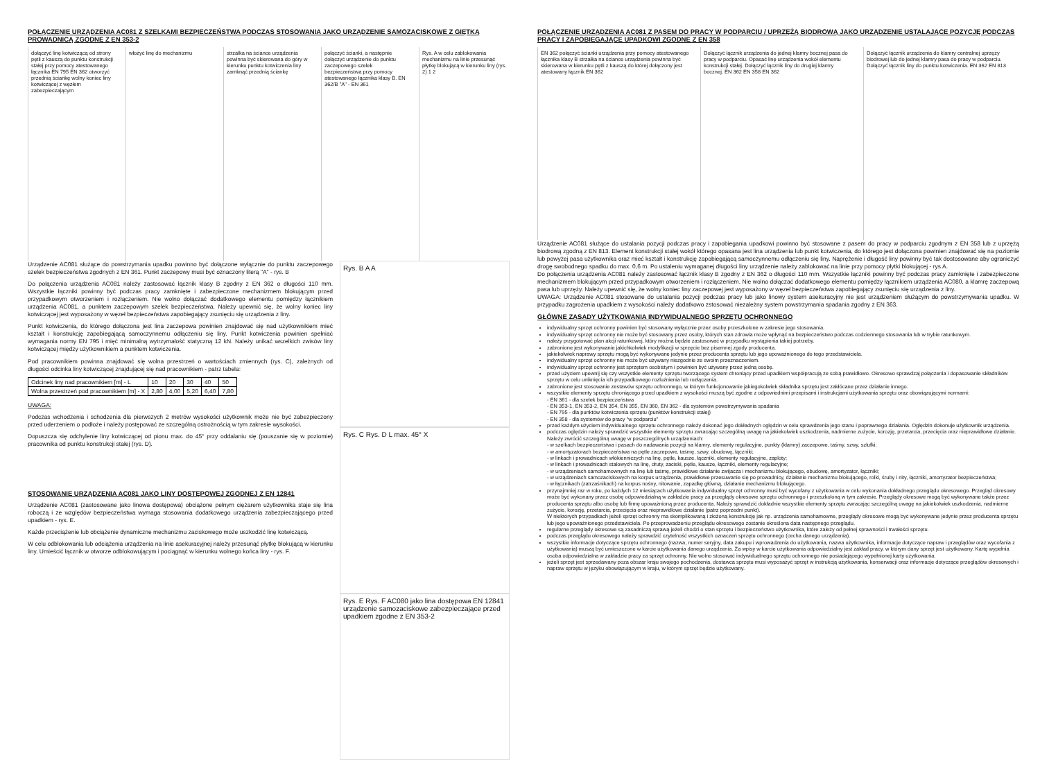POŁĄCZENIE URZĄDZENIA AC081 Z SZELKAMI BEZPIECZEŃSTWA PODCZAS STOSOWANIA JAKO URZĄDZENIE SAMOZACISKOWE Z GIĘTKĄ PROWADNICĄ ZGODNE Z EN 353-2
dołączyć linę kotwiczącą od strony pętli z kauszą do punktu konstrukcji stałej przy pomocy atestowanego łącznika EN 795 EN 362 otworzyć przednią ściankę wolny koniec liny kotwiczącej z węzłem zabezpieczającym
włożyć linę do mechanizmu strzałka na ściance urządzenia powinna być skierowana do góry w kierunku punktu kotwiczenia liny zamknąć przednią ściankę
połączyć ścianki, a następnie dołączyć urządzenie do punktu zaczepowego szelek bezpieczeństwa przy pomocy atestowanego łącznika klasy B. EN 362/B "A" - EN 361
Rys. A w celu zablokowania mechanizmu na linie przesunąć płytkę blokującą w kierunku liny (rys. 2) 1 2
Urządzenie AC081 służące do powstrzymania upadku powinno być dołączone wyłącznie do punktu zaczepowego szelek bezpieczeństwa zgodnych z EN 361. Punkt zaczepowy musi być oznaczony literą "A" - rys. B
Do połączenia urządzenia AC081 należy zastosować łącznik klasy B zgodny z EN 362 o długości 110 mm. Wszystkie łączniki powinny być podczas pracy zamknięte i zabezpieczone mechanizmem blokującym przed przypadkowym otworzeniem i rozłączeniem. Nie wolno dołączać dodatkowego elementu pomiędzy łącznikiem urządzenia AC081, a punktem zaczepowym szelek bezpieczeństwa. Należy upewnić się, że wolny koniec liny kotwiczącej jest wyposażony w węzeł bezpieczeństwa zapobiegający zsunięciu się urządzenia z liny.
Punkt kotwiczenia, do którego dołączona jest lina zaczepowa powinien znajdować się nad użytkownikiem mieć kształt i konstrukcję zapobiegającą samoczynnemu odłączeniu się liny. Punkt kotwiczenia powinien spełniać wymagania normy EN 795 i mięć minimalną wytrzymałość statyczną 12 kN. Należy unikać wszelkich zwisów liny kotwiczącej między użytkownikiem a punktem kotwiczenia.
Pod pracownikiem powinna znajdować się wolna przestrzeń o wartościach zmiennych (rys. C), zależnych od długości odcinka liny kotwiczącej znajdującej się nad pracownikiem - patrz tabela:
| Odcinek liny nad pracownikiem [m] - L | 10 | 20 | 30 | 40 | 50 |
| Wolna przestrzeń pod pracownikiem [m] - X | 2,80 | 4,00 | 5,20 | 6,40 | 7,80 |
UWAGA:
Podczas wchodzenia i schodzenia dla pierwszych 2 metrów wysokości użytkownik może nie być zabezpieczony przed uderzeniem o podłoże i należy postępować ze szczególną ostrożnością w tym zakresie wysokości.
Dopuszcza się odchylenie liny kotwiczącej od pionu max. do 45° przy oddalaniu się (pouszanie się w poziomie) pracownika od punktu konstrukcji stałej (rys. D).
STOSOWANIE URZĄDZENIA AC081 JAKO LINY DOSTĘPOWEJ ZGODNEJ Z EN 12841
Urządzenie AC081 (zastosowane jako linowa dostępowa) obciążone pełnym ciężarem użytkownika staje się lina roboczą i ze względów bezpieczeństwa wymaga stosowania dodatkowego urządzenia zabezpieczającego przed upadkiem - rys. E.
Każde przeciążenie lub obciążenie dynamiczne mechanizmu zaciskowego może uszkodzić linę kotwiczącą.
W celu odblokowania lub odciążenia urządzenia na linie asekuracyjnej należy przesunąć płytkę blokującą w kierunku liny. Umieścić łącznik w otworze odblokowującym i pociągnąć w kierunku wolnego końca liny - rys. F.
Rys. B A A
Rys. C Rys. D L max. 45° X
Rys. E Rys. F AC080 jako lina dostępowa EN 12841 urządzenie samozaciskowe zabezpieczające przed upadkiem zgodne z EN 353-2
POŁĄCZENIE URZĄDZENIA AC081 Z PASEM DO PRACY W PODPARCIU / UPRZĘŻĄ BIODROWĄ JAKO URZĄDZENIE USTALAJĄCE POZYCJĘ PODCZAS PRACY I ZAPOBIEGAJĄCE UPADKOWI ZGODNE Z EN 358
EN 362 połączyć ścianki urządzenia przy pomocy atestowanego łącznika klasy B strzałka na ściance urządzenia powinna być skierowana w kierunku pętli z kauszą do której dołączony jest atestowany łącznik EN 362
Dołączyć łącznik urządzenia do jednej klamry bocznej pasa do pracy w podparciu. Opasać linę urządzenia wokół elementu konstrukcji stałej. Dołączyć łącznik liny do drugiej klamry bocznej. EN 362 EN 358 EN 362
Dołączyć łącznik urządzenia do klamry centralnej uprzęży biodrowej lub do jednej klamry pasa do pracy w podparciu. Dołączyć łącznik liny do punktu kotwiczenia. EN 362 EN 813
Urządzenie AC081 służące do ustalania pozycji podczas pracy i zapobiegania upadkowi powinno być stosowane z pasem do pracy w podparciu zgodnym z EN 358 lub z uprzężą biodrową zgodną z EN 813. Element konstrukcji stałej wokół którego opasana jest lina urządzenia lub punkt kotwiczenia, do którego jest dołączona powinien znajdować się na poziomie lub powyżej pasa użytkownika oraz mieć kształt i konstrukcję zapobiegającą samoczynnemu odłączeniu się liny. Naprężenie i długość liny powinny być tak dostosowane aby ograniczyć drogę swobodnego spadku do max. 0,6 m. Po ustaleniu wymaganej długości liny urządzenie należy zablokować na linie przy pomocy płytki blokującej - rys A.
Do połączenia urządzenia AC081 należy zastosować łącznik klasy B zgodny z EN 362 o długości 110 mm. Wszystkie łączniki powinny być podczas pracy zamknięte i zabezpieczone mechanizmem blokującym przed przypadkowym otworzeniem i rozłączeniem. Nie wolno dołączać dodatkowego elementu pomiędzy łącznikiem urządzenia AC080, a klamrę zaczepową pasa lub uprzęży. Należy upewnić się, że wolny koniec liny zaczepowej jest wyposażony w węzeł bezpieczeństwa zapobiegający zsunięciu się urządzenia z liny.
UWAGA: Urządzenie AC081 stosowane do ustalania pozycji podczas pracy lub jako linowy system asekuracyjny nie jest urządzeniem służącym do powstrzymywania upadku. W przypadku zagrożenia upadkiem z wysokości należy dodatkowo zstosować niezależny system powstrzymania spadania zgodny z EN 363.
GŁÓWNE ZASADY UŻYTKOWANIA INDYWIDUALNEGO SPRZĘTU OCHRONNEGO
indywidualny sprzęt ochronny powinien być stosowany wyłącznie przez osoby przeszkolone w zakresie jego stosowania.
indywidualny sprzęt ochronny nie może być stosowany przez osoby, których stan zdrowia może wpłynąć na bezpieczeństwo podczas codziennego stosowania lub w trybie ratunkowym.
należy przygotować plan akcji ratunkowej, który można będzie zastosować w przypadku wystąpienia takiej potrzeby.
zabronione jest wykonywanie jakichkolwiek modyfikacji w sprzęcie bez pisemnej zgody producenta.
jakiekolwiek naprawy sprzętu mogą być wykonywane jedynie przez producenta sprzętu lub jego upoważnionego do tego przedstawiciela.
indywidualny sprzęt ochronny nie może być używany niezgodnie ze swoim przeznaczeniem.
indywidualny sprzęt ochronny jest sprzętem osobistym i powinien być używany przez jedną osobę.
przed użyciem upewnij się czy wszystkie elementy sprzętu tworzącego system chroniący przed upadkiem współpracują ze sobą prawidłowo. Okresowo sprawdzaj połączenia i dopasowanie składników sprzętu w celu uniknięcia ich przypadkowego rozluźnienia lub rozłączenia.
zabronione jest stosowanie zestawów sprzętu ochronnego, w którym funkcjonowanie jakiegokolwiek składnika sprzętu jest zakłócane przez działanie innego.
wszystkie elementy sprzętu chroniącego przed upadkiem z wysokości muszą być zgodne z odpowiednimi przepisami i instrukcjami użytkowania sprzętu oraz obowiązującymi normami:
- EN 361 - dla szelek bezpieczeństwa
- EN 353-1, EN 353-2, EN 354, EN 355, EN 360, EN 362 - dla systemów powstrzymywania spadania
- EN 795 - dla punktów kotwiczenia sprzętu (punktów konstrukcji stałej)
- EN 358 - dla systemów do pracy “w podparciu”
przed każdym użyciem indywidualnego sprzętu ochronnego należy dokonać jego dokładnych oględzin w celu sprawdzenia jego stanu i poprawnego działania. Oględzin dokonuje użytkownik urządzenia.
podczas oględzin należy sprawdzić wszystkie elementy sprzętu zwracając szczególną uwagę na jakiekolwiek uszkodzenia, nadmierne zużycie, korozję, przetarcia, przecięcia oraz nieprawidłowe działanie. Należy zwrócić szczególną uwagę w poszczególnych urządzeniach:
- w szelkach bezpieczeństwa i pasach do nadawania pozycji na klamry, elementy regulacyjne, punkty (klamry) zaczepowe, taśmy, szwy, szlufki;
- w amortyzatorach bezpieczeństwa na pętle zaczepowe, taśmę, szwy, obudowę, łączniki;
- w linkach i prowadnicach włókienniczych na linę, pętle, kausze, łączniki, elementy regulacyjne, zaploty;
- w linkach i prowadnicach stalowych na linę, druty, zaciski, pętle, kausze, łączniki, elementy regulacyjne;
- w urządzeniach samohamownych na linę lub taśmę, prawidłowe działanie zwijacza i mechanizmu blokującego, obudowę, amortyzator, łączniki;
- w urządzeniach samozaciskowych na korpus urządzenia, prawidłowe przesuwanie się po prowadnicy, działanie mechanizmu blokującego, rolki, śruby i nity, łączniki, amortyzator bezpieczeństwa;
- w łącznikach (zatrzaśnikach) na korpus nośny, nitowanie, zapadkę główną, działanie mechanizmu blokującego.
przynajmniej raz w roku, po każdych 12 miesiącach użytkowania indywidualny sprzęt ochronny musi być wycofany z użytkowania w celu wykonania dokładnego przeglądu okresowego. Przegląd okresowy może być wykonany przez osobę odpowiedzialną w zakładzie pracy za przeglądy okresowe sprzętu ochronnego i przeszkoloną w tym zakresie. Przeglądy okresowe mogą być wykonywane także przez producenta sprzętu albo osobę lub firmę upoważnioną przez producenta. Należy sprawdzić dokładnie wszystkie elementy sprzętu zwracając szczególną uwagę na jakiekolwiek uszkodzenia, nadmierne zużycie, korozję, przetarcia, przecięcia oraz nieprawidłowe działanie (patrz poprzedni punkt).
W niektórych przypadkach jeżeli sprzęt ochronny ma skomplikowaną i złożoną konstrukcję jak np. urządzenia samohamowne, przeglądy okresowe mogą być wykonywane jedynie przez producenta sprzętu lub jego upoważnionego przedstawiciela. Po przeprowadzeniu przeglądu okresowego zostanie określona data następnego przeglądu.
regularne przeglądy okresowe są zasadniczą sprawą jeżeli chodzi o stan sprzętu i bezpieczeństwo użytkownika, które zależy od pełnej sprawności i trwałości sprzętu.
podczas przeglądu okresowego należy sprawdzić czytelność wszystkich oznaczeń sprzętu ochronnego (cecha danego urządzenia).
wszystkie informacje dotyczące sprzętu ochronnego (nazwa, numer seryjny, data zakupu i wprowadzenia do użytkowania, nazwa użytkownika, informacje dotyczące napraw i przeglądów oraz wycofania z użytkowania) muszą być umieszczone w karcie użytkowania danego urządzenia. Za wpisy w karcie użytkowania odpowiedzialny jest zakład pracy, w którym dany sprzęt jest użytkowany. Kartę wypełnia osoba odpowiedzialna w zakładzie pracy za sprzęt ochronny. Nie wolno stosować indywidualnego sprzętu ochronnego nie posiadającego wypełnionej karty użytkowania.
jeżeli sprzęt jest sprzedawany poza obszar kraju swojego pochodzenia, dostawca sprzętu musi wyposażyć sprzęt w instrukcją użytkowania, konserwacji oraz informacje dotyczące przeglądów okresowych i napraw sprzętu w języku obowiązującym w kraju, w którym sprzęt będzie użytkowany.